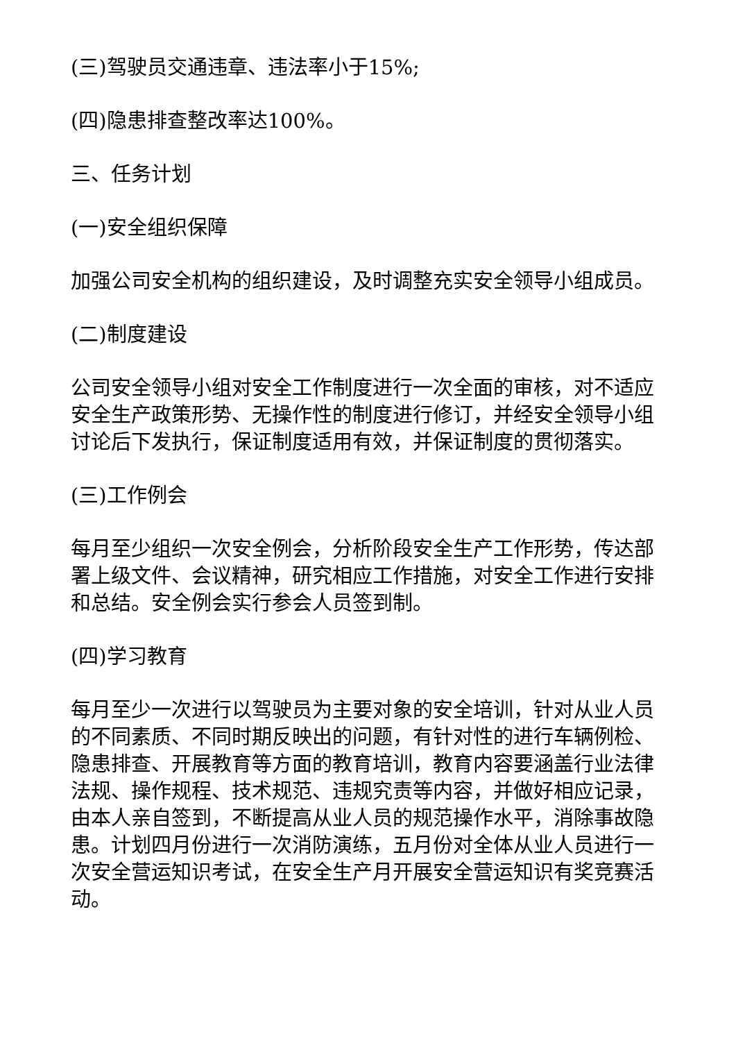(三)驾驶员交通违章、违法率小于15%;
(四)隐患排查整改率达100%。
三、任务计划
(一)安全组织保障
加强公司安全机构的组织建设，及时调整充实安全领导小组成员。
(二)制度建设
公司安全领导小组对安全工作制度进行一次全面的审核，对不适应安全生产政策形势、无操作性的制度进行修订，并经安全领导小组讨论后下发执行，保证制度适用有效，并保证制度的贯彻落实。
(三)工作例会
每月至少组织一次安全例会，分析阶段安全生产工作形势，传达部署上级文件、会议精神，研究相应工作措施，对安全工作进行安排和总结。安全例会实行参会人员签到制。
(四)学习教育
每月至少一次进行以驾驶员为主要对象的安全培训，针对从业人员的不同素质、不同时期反映出的问题，有针对性的进行车辆例检、隐患排查、开展教育等方面的教育培训，教育内容要涵盖行业法律法规、操作规程、技术规范、违规究责等内容，并做好相应记录，由本人亲自签到，不断提高从业人员的规范操作水平，消除事故隐患。计划四月份进行一次消防演练，五月份对全体从业人员进行一次安全营运知识考试，在安全生产月开展安全营运知识有奖竞赛活动。